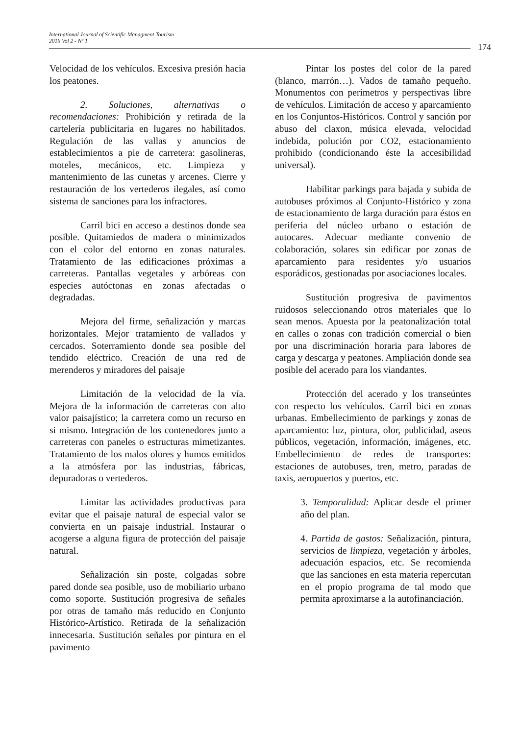International Journal of Scientific Managment Tourism
2016 Vol 2 - Nº 1
174
Velocidad de los vehículos. Excesiva presión hacia los peatones.
2. Soluciones, alternativas o recomendaciones: Prohibición y retirada de la cartelería publicitaria en lugares no habilitados. Regulación de las vallas y anuncios de establecimientos a pie de carretera: gasolineras, moteles, mecánicos, etc. Limpieza y mantenimiento de las cunetas y arcenes. Cierre y restauración de los vertederos ilegales, así como sistema de sanciones para los infractores.
Carril bici en acceso a destinos donde sea posible. Quitamiedos de madera o minimizados con el color del entorno en zonas naturales. Tratamiento de las edificaciones próximas a carreteras. Pantallas vegetales y arbóreas con especies autóctonas en zonas afectadas o degradadas.
Mejora del firme, señalización y marcas horizontales. Mejor tratamiento de vallados y cercados. Soterramiento donde sea posible del tendido eléctrico. Creación de una red de merenderos y miradores del paisaje
Limitación de la velocidad de la vía. Mejora de la información de carreteras con alto valor paisajístico; la carretera como un recurso en si mismo. Integración de los contenedores junto a carreteras con paneles o estructuras mimetizantes. Tratamiento de los malos olores y humos emitidos a la atmósfera por las industrias, fábricas, depuradoras o vertederos.
Limitar las actividades productivas para evitar que el paisaje natural de especial valor se convierta en un paisaje industrial. Instaurar o acogerse a alguna figura de protección del paisaje natural.
Señalización sin poste, colgadas sobre pared donde sea posible, uso de mobiliario urbano como soporte. Sustitución progresiva de señales por otras de tamaño más reducido en Conjunto Histórico-Artístico. Retirada de la señalización innecesaria. Sustitución señales por pintura en el pavimento
Pintar los postes del color de la pared (blanco, marrón…). Vados de tamaño pequeño. Monumentos con perímetros y perspectivas libre de vehículos. Limitación de acceso y aparcamiento en los Conjuntos-Históricos. Control y sanción por abuso del claxon, música elevada, velocidad indebida, polución por CO2, estacionamiento prohibido (condicionando éste la accesibilidad universal).
Habilitar parkings para bajada y subida de autobuses próximos al Conjunto-Histórico y zona de estacionamiento de larga duración para éstos en periferia del núcleo urbano o estación de autocares. Adecuar mediante convenio de colaboración, solares sin edificar por zonas de aparcamiento para residentes y/o usuarios esporádicos, gestionadas por asociaciones locales.
Sustitución progresiva de pavimentos ruidosos seleccionando otros materiales que lo sean menos. Apuesta por la peatonalización total en calles o zonas con tradición comercial o bien por una discriminación horaria para labores de carga y descarga y peatones. Ampliación donde sea posible del acerado para los viandantes.
Protección del acerado y los transeúntes con respecto los vehículos. Carril bici en zonas urbanas. Embellecimiento de parkings y zonas de aparcamiento: luz, pintura, olor, publicidad, aseos públicos, vegetación, información, imágenes, etc. Embellecimiento de redes de transportes: estaciones de autobuses, tren, metro, paradas de taxis, aeropuertos y puertos, etc.
3. Temporalidad: Aplicar desde el primer año del plan.
4. Partida de gastos: Señalización, pintura, servicios de limpieza, vegetación y árboles, adecuación espacios, etc. Se recomienda que las sanciones en esta materia repercutan en el propio programa de tal modo que permita aproximarse a la autofinanciación.